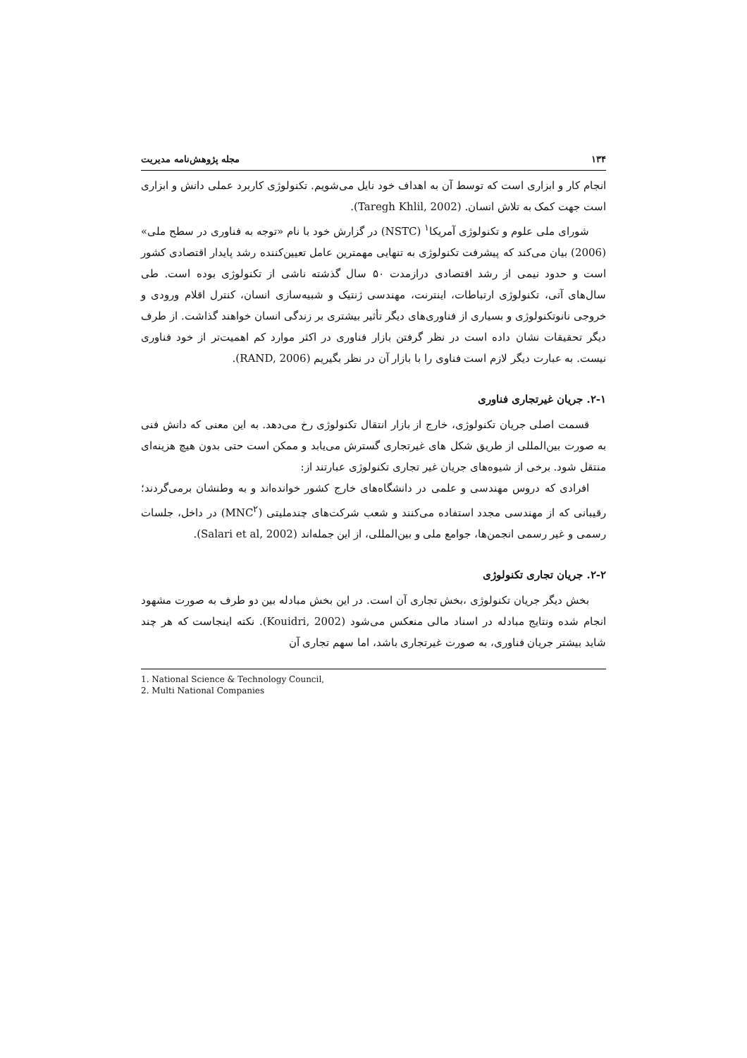۱۳۴ مجله پژوهش‌نامه مدیریت
انجام کار و ابزاری است که توسط آن به اهداف خود نایل می‌شویم. تکنولوژی کاربرد عملی دانش و ابزاری است جهت کمک به تلاش انسان. (Taregh Khlil, 2002).
شورای ملی علوم و تکنولوژی آمریکا<sup>۱</sup> (NSTC) در گزارش خود با نام «توجه به فناوری در سطح ملی» (2006) بیان می‌کند که پیشرفت تکنولوژی به تنهایی مهمترین عامل تعیین‌کننده رشد پایدار اقتصادی کشور است و حدود نیمی از رشد اقتصادی درازمدت ۵۰ سال گذشته ناشی از تکنولوژی بوده است. طی سال‌های آتی، تکنولوژی ارتباطات، اینترنت، مهندسی ژنتیک و شبیه‌سازی انسان، کنترل اقلام ورودی و خروجی نانوتکنولوژی و بسیاری از فناوری‌های دیگر تأثیر بیشتری بر زندگی انسان خواهند گذاشت. از طرف دیگر تحقیقات نشان داده است در نظر گرفتن بازار فناوری در اکثر موارد کم اهمیت‌تر از خود فناوری نیست. به عبارت دیگر لازم است فناوی را با بازار آن در نظر بگیریم (RAND, 2006).
۲-۱. جریان غیرتجاری فناوری
قسمت اصلی جریان تکنولوژی، خارج از بازار انتقال تکنولوژی رخ می‌دهد. به این معنی که دانش فنی به صورت بین‌المللی از طریق شکل های غیرتجاری گسترش می‌یابد و ممکن است حتی بدون هیچ هزینه‌ای منتقل شود. برخی از شیوه‌های جریان غیر تجاری تکنولوژی عبارتند از:
افرادی که دروس مهندسی و علمی در دانشگاه‌های خارج کشور خوانده‌اند و به وطنشان برمی‌گردند؛ رقیبانی که از مهندسی مجدد استفاده می‌کنند و شعب شرکت‌های چندملیتی (MNC<sup>۲</sup>) در داخل، جلسات رسمی و غیر رسمی انجمن‌ها، جوامع ملی و بین‌المللی، از این جمله‌اند (Salari et al, 2002).
۲-۲. جریان تجاری تکنولوژی
بخش دیگر جریان تکنولوژی ،بخش تجاری آن است. در این بخش مبادله بین دو طرف به صورت مشهود انجام شده ونتایج مبادله در اسناد مالی منعکس می‌شود (Kouidri, 2002). نکته اینجاست که هر چند شاید بیشتر جریان فناوری، به صورت غیرتجاری باشد، اما سهم تجاری آن
1. National Science & Technology Council,
2. Multi National Companies